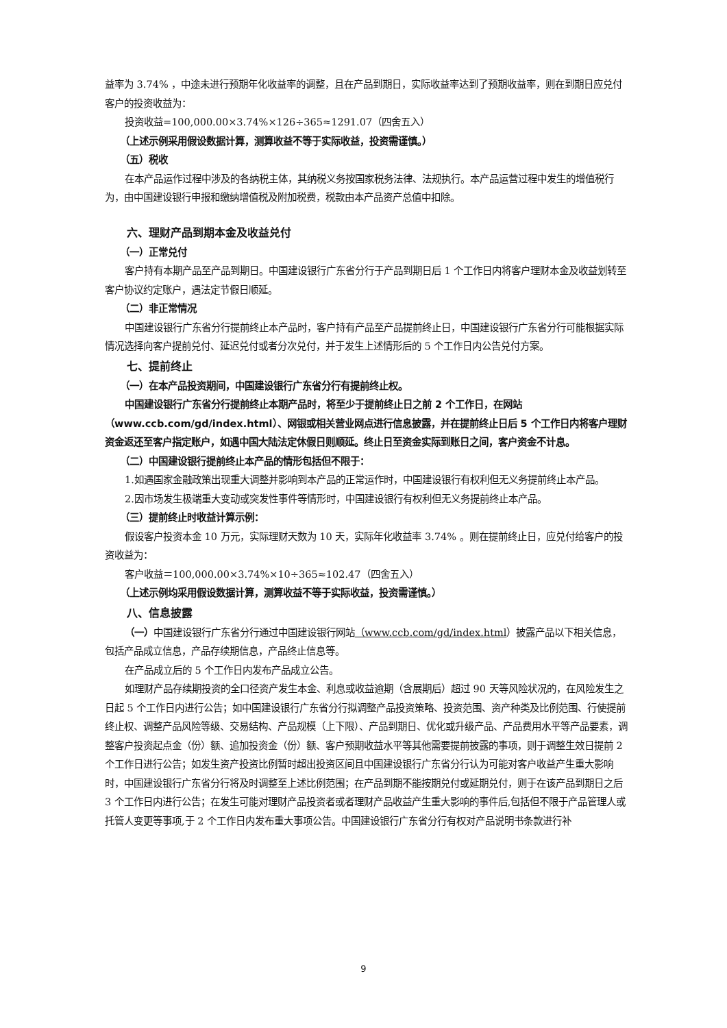益率为 3.74% ，中途未进行预期年化收益率的调整，且在产品到期日，实际收益率达到了预期收益率，则在到期日应兑付客户的投资收益为：
投资收益=100,000.00×3.74%×126÷365≈1291.07（四舍五入）
（上述示例采用假设数据计算，测算收益不等于实际收益，投资需谨慎。）
（五）税收
在本产品运作过程中涉及的各纳税主体，其纳税义务按国家税务法律、法规执行。本产品运营过程中发生的增值税行为，由中国建设银行申报和缴纳增值税及附加税费，税款由本产品资产总值中扣除。
六、理财产品到期本金及收益兑付
（一）正常兑付
客户持有本期产品至产品到期日。中国建设银行广东省分行于产品到期日后 1 个工作日内将客户理财本金及收益划转至客户协议约定账户，遇法定节假日顺延。
（二）非正常情况
中国建设银行广东省分行提前终止本产品时，客户持有产品至产品提前终止日，中国建设银行广东省分行可能根据实际情况选择向客户提前兑付、延迟兑付或者分次兑付，并于发生上述情形后的 5 个工作日内公告兑付方案。
七、提前终止
（一）在本产品投资期间，中国建设银行广东省分行有提前终止权。
中国建设银行广东省分行提前终止本期产品时，将至少于提前终止日之前 2 个工作日，在网站（www.ccb.com/gd/index.html）、网银或相关营业网点进行信息披露，并在提前终止日后 5 个工作日内将客户理财资金返还至客户指定账户，如遇中国大陆法定休假日则顺延。终止日至资金实际到账日之间，客户资金不计息。
（二）中国建设银行提前终止本产品的情形包括但不限于：
1.如遇国家金融政策出现重大调整并影响到本产品的正常运作时，中国建设银行有权利但无义务提前终止本产品。
2.因市场发生极端重大变动或突发性事件等情形时，中国建设银行有权利但无义务提前终止本产品。
（三）提前终止时收益计算示例：
假设客户投资本金 10 万元，实际理财天数为 10 天，实际年化收益率 3.74% 。则在提前终止日，应兑付给客户的投资收益为：
客户收益＝100,000.00×3.74%×10÷365≈102.47（四舍五入）
（上述示例均采用假设数据计算，测算收益不等于实际收益，投资需谨慎。）
八、信息披露
（一）中国建设银行广东省分行通过中国建设银行网站（www.ccb.com/gd/index.html）披露产品以下相关信息，包括产品成立信息，产品存续期信息，产品终止信息等。
在产品成立后的 5 个工作日内发布产品成立公告。
如理财产品存续期投资的全口径资产发生本金、利息或收益逾期（含展期后）超过 90 天等风险状况的，在风险发生之日起 5 个工作日内进行公告；如中国建设银行广东省分行拟调整产品投资策略、投资范围、资产种类及比例范围、行使提前终止权、调整产品风险等级、交易结构、产品规模（上下限）、产品到期日、优化或升级产品、产品费用水平等产品要素，调整客户投资起点金（份）额、追加投资金（份）额、客户预期收益水平等其他需要提前披露的事项，则于调整生效日提前 2 个工作日进行公告；如发生资产投资比例暂时超出投资区间且中国建设银行广东省分行认为可能对客户收益产生重大影响时，中国建设银行广东省分行将及时调整至上述比例范围；在产品到期不能按期兑付或延期兑付，则于在该产品到期日之后 3 个工作日内进行公告；在发生可能对理财产品投资者或者理财产品收益产生重大影响的事件后,包括但不限于产品管理人或托管人变更等事项,于 2 个工作日内发布重大事项公告。中国建设银行广东省分行有权对产品说明书条款进行补
9